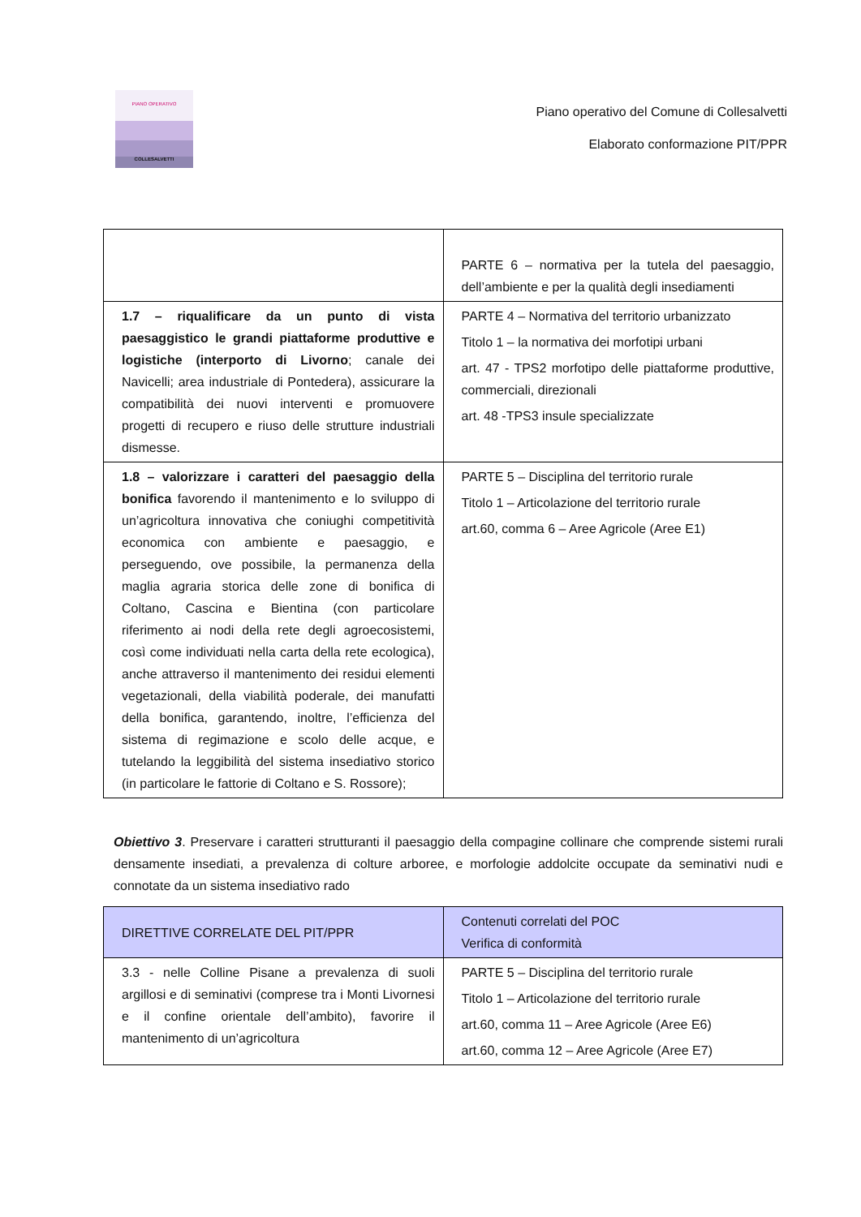PIANO OPERATIVO
COLLESALVETTI
Piano operativo del Comune di Collesalvetti
Elaborato conformazione PIT/PPR
| | PARTE 6 – normativa per la tutela del paesaggio, dell’ambiente e per la qualità degli insediamenti |
| 1.7 – riqualificare da un punto di vista paesaggistico le grandi piattaforme produttive e logistiche (interporto di Livorno ; canale dei Navicelli; area industriale di Pontedera), assicurare la compatibilità dei nuovi interventi e promuovere progetti di recupero e riuso delle strutture industriali dismesse. | PARTE 4 – Normativa del territorio urbanizzato Titolo 1 – la normativa dei morfotipi urbani art. 47 - TPS2 morfotipo delle piattaforme produttive, commerciali, direzionali art. 48 -TPS3 insule specializzate |
| 1.8 – valorizzare i caratteri del paesaggio della bonifica favorendo il mantenimento e lo sviluppo di un’agricoltura innovativa che coniughi competitività economica con ambiente e paesaggio, e perseguendo, ove possibile, la permanenza della maglia agraria storica delle zone di bonifica di Coltano, Cascina e Bientina (con particolare riferimento ai nodi della rete degli agroecosistemi, così come individuati nella carta della rete ecologica), anche attraverso il mantenimento dei residui elementi vegetazionali, della viabilità poderale, dei manufatti della bonifica, garantendo, inoltre, l’efficienza del sistema di regimazione e scolo delle acque, e tutelando la leggibilità del sistema insediativo storico (in particolare le fattorie di Coltano e S. Rossore); | PARTE 5 – Disciplina del territorio rurale Titolo 1 – Articolazione del territorio rurale art.60, comma 6 – Aree Agricole (Aree E1) |
Obiettivo 3. Preservare i caratteri strutturanti il paesaggio della compagine collinare che comprende sistemi rurali densamente insediati, a prevalenza di colture arboree, e morfologie addolcite occupate da seminativi nudi e connotate da un sistema insediativo rado
| DIRETTIVE CORRELATE DEL PIT/PPR | Contenuti correlati del POC Verifica di conformità |
| 3.3 - nelle Colline Pisane a prevalenza di suoli argillosi e di seminativi (comprese tra i Monti Livornesi e il confine orientale dell’ambito), favorire il mantenimento di un’agricoltura | PARTE 5 – Disciplina del territorio rurale Titolo 1 – Articolazione del territorio rurale art.60, comma 11 – Aree Agricole (Aree E6) art.60, comma 12 – Aree Agricole (Aree E7) |